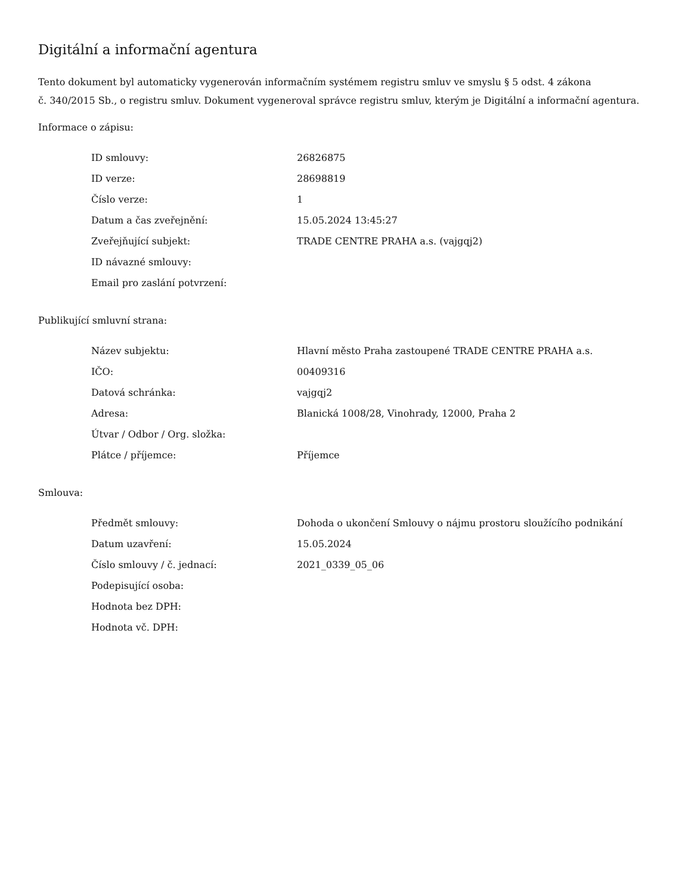Digitální a informační agentura
Tento dokument byl automaticky vygenerován informačním systémem registru smluv ve smyslu § 5 odst. 4 zákona
č. 340/2015 Sb., o registru smluv. Dokument vygeneroval správce registru smluv, kterým je Digitální a informační agentura.
Informace o zápisu:
| ID smlouvy: | 26826875 |
| ID verze: | 28698819 |
| Číslo verze: | 1 |
| Datum a čas zveřejnění: | 15.05.2024 13:45:27 |
| Zveřejňující subjekt: | TRADE CENTRE PRAHA a.s. (vajgqj2) |
| ID návazné smlouvy: | |
| Email pro zaslání potvrzení: | |
Publikující smluvní strana:
| Název subjektu: | Hlavní město Praha zastoupené TRADE CENTRE PRAHA a.s. |
| IČO: | 00409316 |
| Datová schránka: | vajgqj2 |
| Adresa: | Blanická 1008/28, Vinohrady, 12000, Praha 2 |
| Útvar / Odbor / Org. složka: | |
| Plátce / příjemce: | Příjemce |
Smlouva:
| Předmět smlouvy: | Dohoda o ukončení Smlouvy o nájmu prostoru sloužícího podnikání |
| Datum uzavření: | 15.05.2024 |
| Číslo smlouvy / č. jednací: | 2021_0339_05_06 |
| Podepisující osoba: | |
| Hodnota bez DPH: | |
| Hodnota vč. DPH: | |